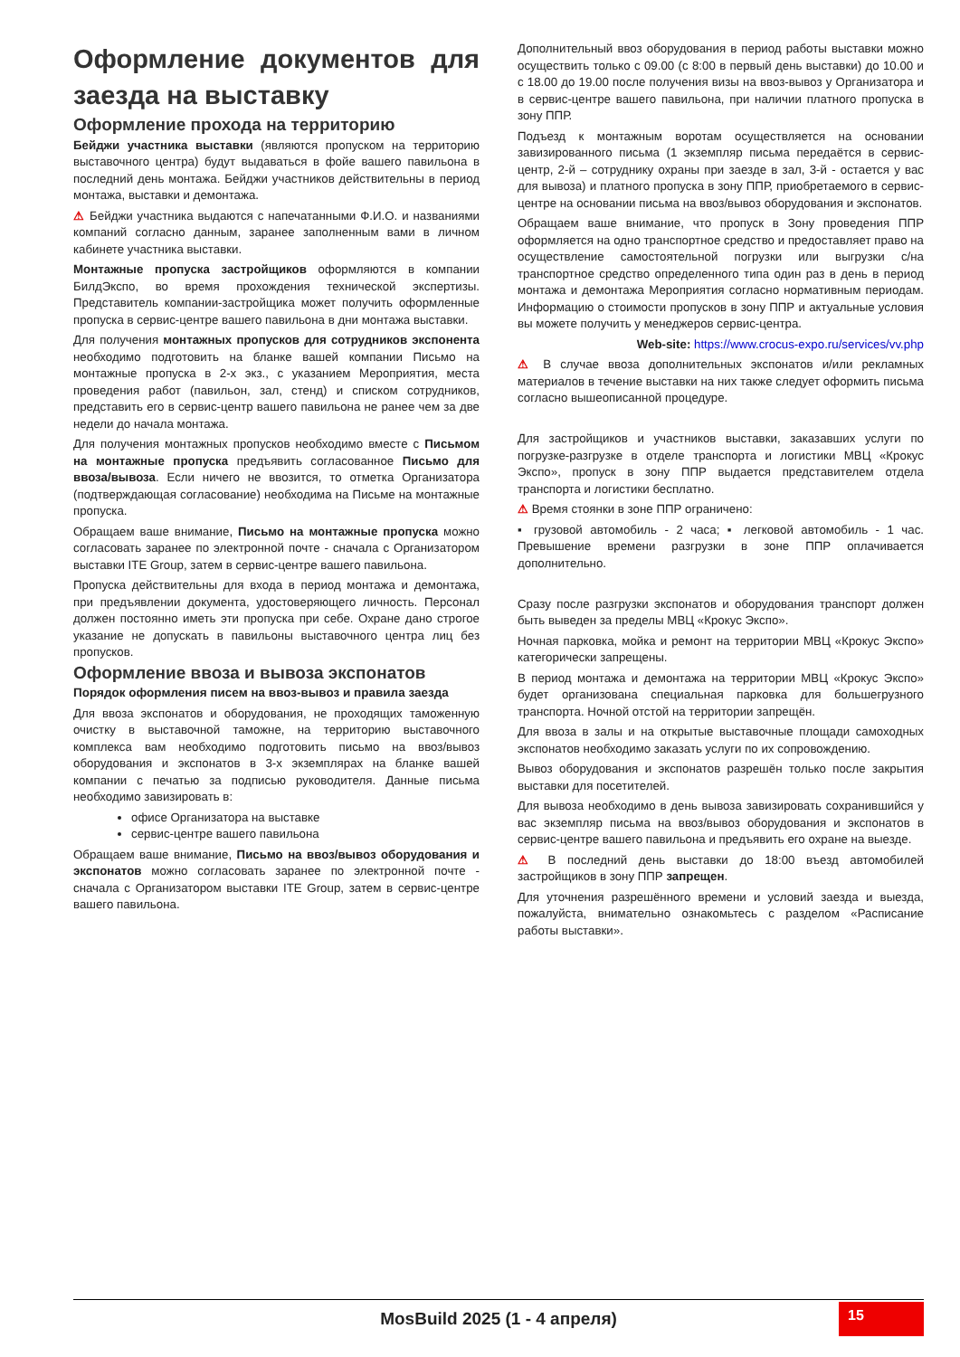Оформление документов для заезда на выставку
Оформление прохода на территорию
Бейджи участника выставки (являются пропуском на территорию выставочного центра) будут выдаваться в фойе вашего павильона в последний день монтажа. Бейджи участников действительны в период монтажа, выставки и демонтажа.
⚠ Бейджи участника выдаются с напечатанными Ф.И.О. и названиями компаний согласно данным, заранее заполненным вами в личном кабинете участника выставки.
Монтажные пропуска застройщиков оформляются в компании БилдЭкспо, во время прохождения технической экспертизы. Представитель компании-застройщика может получить оформленные пропуска в сервис-центре вашего павильона в дни монтажа выставки.
Для получения монтажных пропусков для сотрудников экспонента необходимо подготовить на бланке вашей компании Письмо на монтажные пропуска в 2-х экз., с указанием Мероприятия, места проведения работ (павильон, зал, стенд) и списком сотрудников, представить его в сервис-центр вашего павильона не ранее чем за две недели до начала монтажа.
Для получения монтажных пропусков необходимо вместе с Письмом на монтажные пропуска предъявить согласованное Письмо для ввоза/вывоза. Если ничего не ввозится, то отметка Организатора (подтверждающая согласование) необходима на Письме на монтажные пропуска.
Обращаем ваше внимание, Письмо на монтажные пропуска можно согласовать заранее по электронной почте - сначала с Организатором выставки ITE Group, затем в сервис-центре вашего павильона.
Пропуска действительны для входа в период монтажа и демонтажа, при предъявлении документа, удостоверяющего личность. Персонал должен постоянно иметь эти пропуска при себе. Охране дано строгое указание не допускать в павильоны выставочного центра лиц без пропусков.
Оформление ввоза и вывоза экспонатов
Порядок оформления писем на ввоз-вывоз и правила заезда
Для ввоза экспонатов и оборудования, не проходящих таможенную очистку в выставочной таможне, на территорию выставочного комплекса вам необходимо подготовить письмо на ввоз/вывоз оборудования и экспонатов в 3-х экземплярах на бланке вашей компании с печатью за подписью руководителя. Данные письма необходимо завизировать в:
офисе Организатора на выставке
сервис-центре вашего павильона
Обращаем ваше внимание, Письмо на ввоз/вывоз оборудования и экспонатов можно согласовать заранее по электронной почте - сначала с Организатором выставки ITE Group, затем в сервис-центре вашего павильона.
Дополнительный ввоз оборудования в период работы выставки можно осуществить только с 09.00 (с 8:00 в первый день выставки) до 10.00 и с 18.00 до 19.00 после получения визы на ввоз-вывоз у Организатора и в сервис-центре вашего павильона, при наличии платного пропуска в зону ППР.
Подъезд к монтажным воротам осуществляется на основании завизированного письма (1 экземпляр письма передаётся в сервис-центр, 2-й – сотруднику охраны при заезде в зал, 3-й - остается у вас для вывоза) и платного пропуска в зону ППР, приобретаемого в сервис-центре на основании письма на ввоз/вывоз оборудования и экспонатов.
Обращаем ваше внимание, что пропуск в Зону проведения ППР оформляется на одно транспортное средство и предоставляет право на осуществление самостоятельной погрузки или выгрузки с/на транспортное средство определенного типа один раз в день в период монтажа и демонтажа Мероприятия согласно нормативным периодам. Информацию о стоимости пропусков в зону ППР и актуальные условия вы можете получить у менеджеров сервис-центра.
Web-site: https://www.crocus-expo.ru/services/vv.php
⚠ В случае ввоза дополнительных экспонатов и/или рекламных материалов в течение выставки на них также следует оформить письма согласно вышеописанной процедуре.
Для застройщиков и участников выставки, заказавших услуги по погрузке-разгрузке в отделе транспорта и логистики МВЦ «Крокус Экспо», пропуск в зону ППР выдается представителем отдела транспорта и логистики бесплатно.
⚠ Время стоянки в зоне ППР ограничено:
▪ грузовой автомобиль - 2 часа; ▪ легковой автомобиль - 1 час. Превышение времени разгрузки в зоне ППР оплачивается дополнительно.
Сразу после разгрузки экспонатов и оборудования транспорт должен быть выведен за пределы МВЦ «Крокус Экспо».
Ночная парковка, мойка и ремонт на территории МВЦ «Крокус Экспо» категорически запрещены.
В период монтажа и демонтажа на территории МВЦ «Крокус Экспо» будет организована специальная парковка для большегрузного транспорта. Ночной отстой на территории запрещён.
Для ввоза в залы и на открытые выставочные площади самоходных экспонатов необходимо заказать услуги по их сопровождению.
Вывоз оборудования и экспонатов разрешён только после закрытия выставки для посетителей.
Для вывоза необходимо в день вывоза завизировать сохранившийся у вас экземпляр письма на ввоз/вывоз оборудования и экспонатов в сервис-центре вашего павильона и предъявить его охране на выезде.
⚠ В последний день выставки до 18:00 въезд автомобилей застройщиков в зону ППР запрещен.
Для уточнения разрешённого времени и условий заезда и выезда, пожалуйста, внимательно ознакомьтесь с разделом «Расписание работы выставки».
MosBuild 2025 (1 - 4 апреля)
15